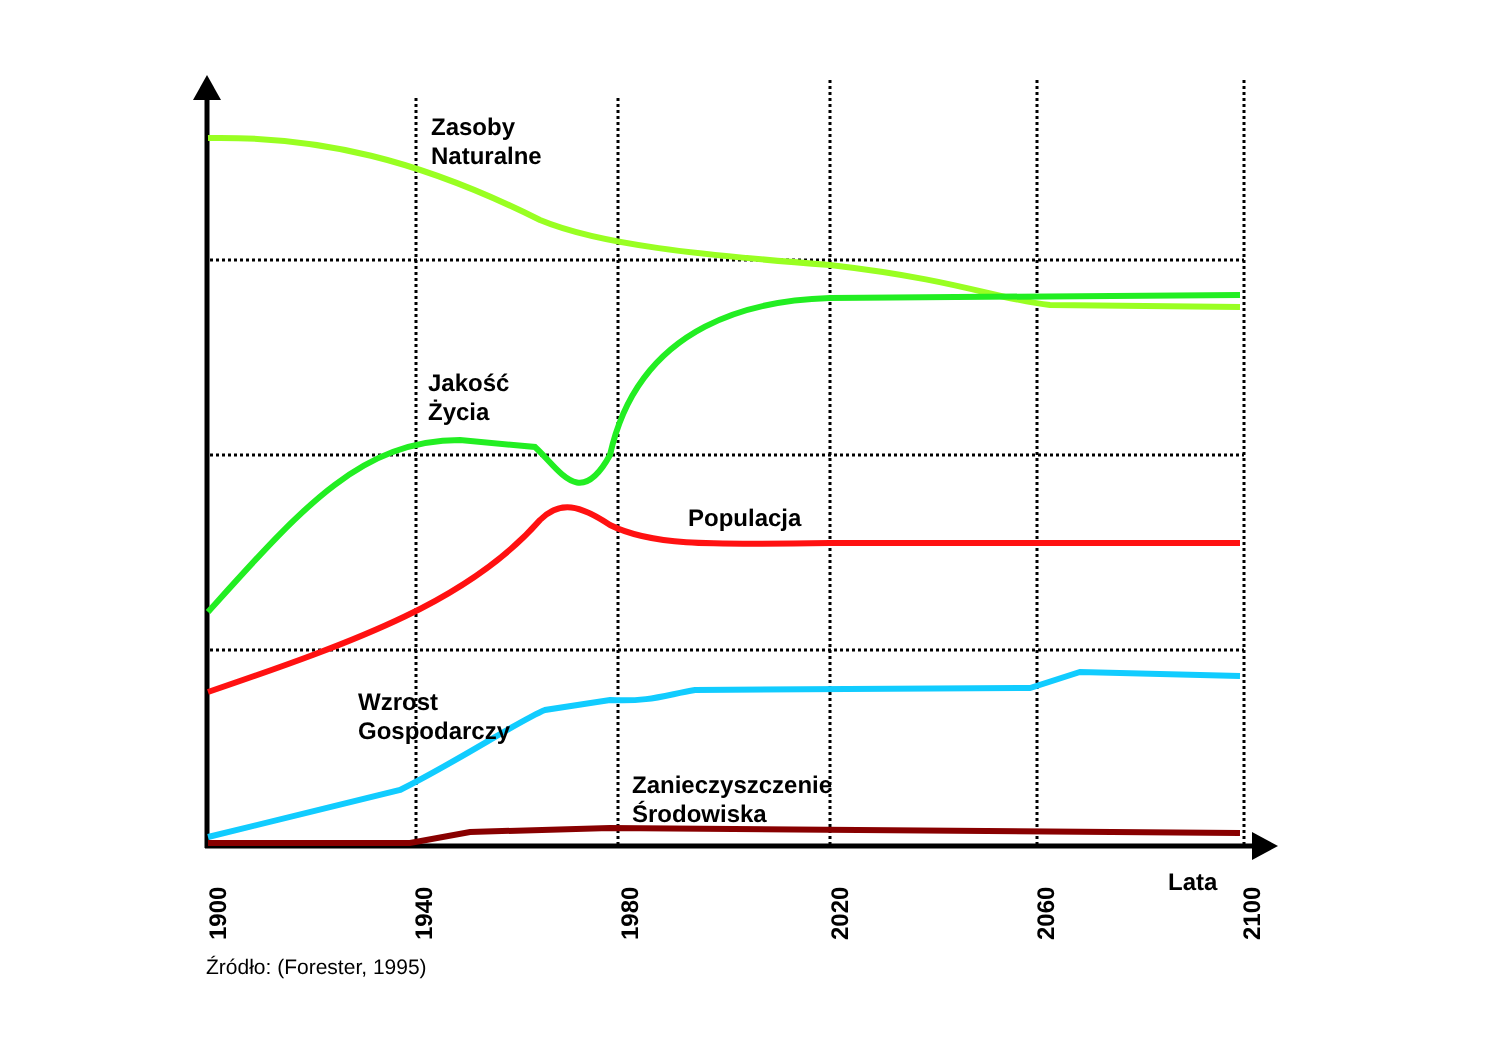Zasoby
Naturalne
Jakość
Życia
Populacja
Wzrost
Gospodarczy
Zanieczyszczenie
Środowiska
Lata
1900 1940 1980 2020 2060 2100
Źródło: (Forester, 1995)